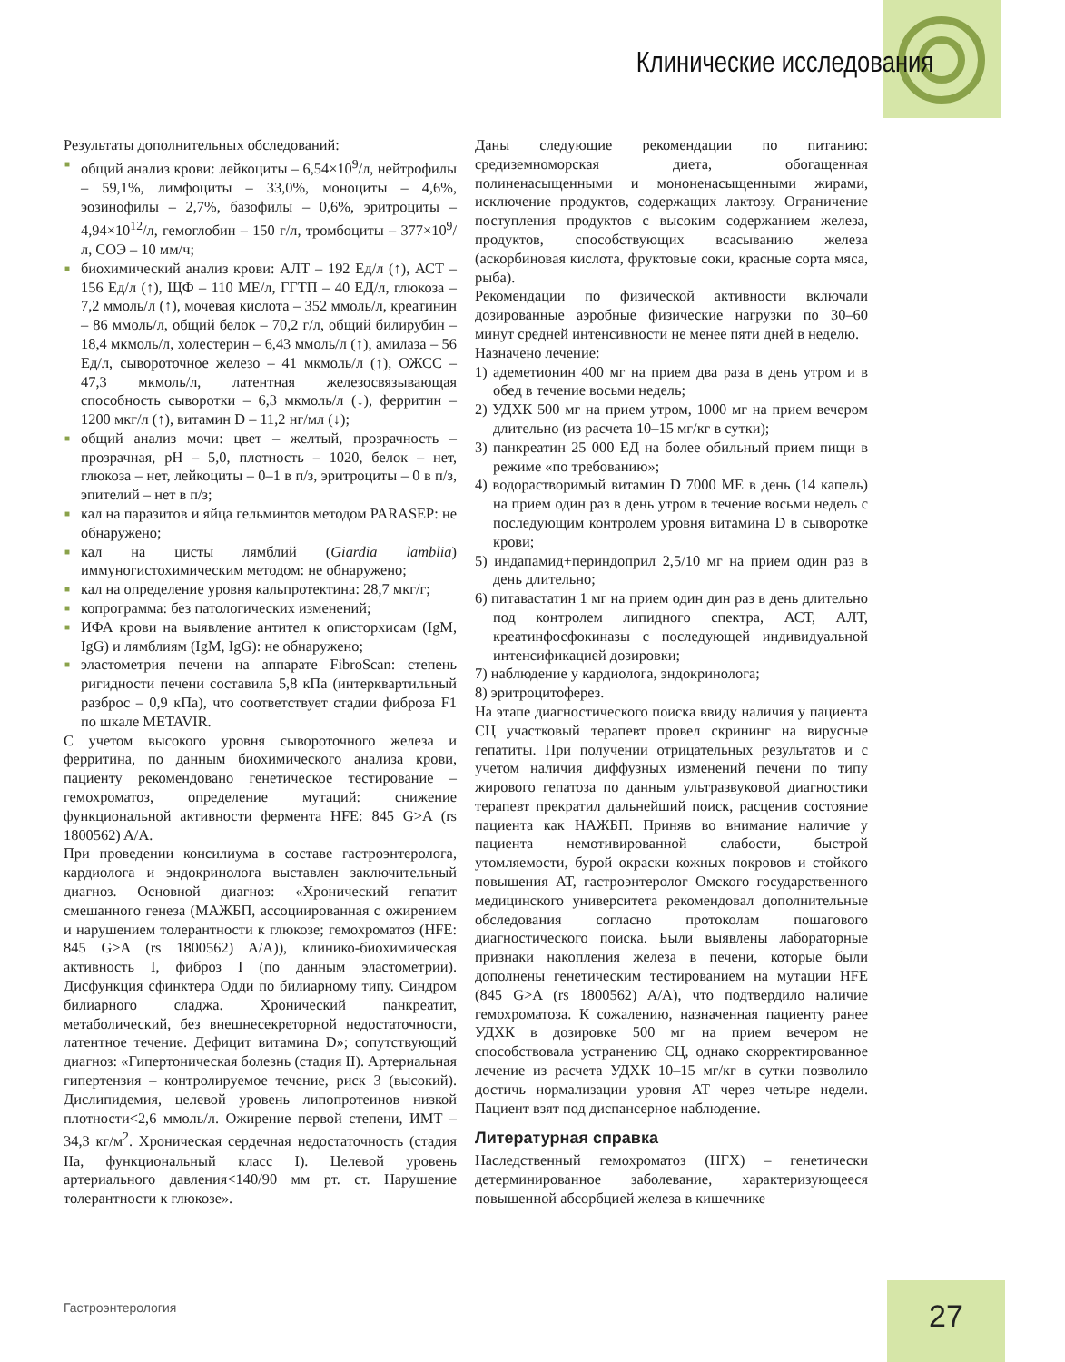Клинические исследования
Результаты дополнительных обследований:
■ общий анализ крови: лейкоциты – 6,54×10<sup>9</sup>/л, нейтрофилы – 59,1%, лимфоциты – 33,0%, моноциты – 4,6%, эозинофилы – 2,7%, базофилы – 0,6%, эритроциты – 4,94×10<sup>12</sup>/л, гемоглобин – 150 г/л, тромбоциты – 377×10<sup>9</sup>/л, СОЭ – 10 мм/ч;
■ биохимический анализ крови: АЛТ – 192 Ед/л (↑), АСТ – 156 Ед/л (↑), ЩФ – 110 МЕ/л, ГГТП – 40 ЕД/л, глюкоза – 7,2 ммоль/л (↑), мочевая кислота – 352 ммоль/л, креатинин – 86 ммоль/л, общий белок – 70,2 г/л, общий билирубин – 18,4 мкмоль/л, холестерин – 6,43 ммоль/л (↑), амилаза – 56 Ед/л, сывороточное железо – 41 мкмоль/л (↑), ОЖСС – 47,3 мкмоль/л, латентная железосвязывающая способность сыворотки – 6,3 мкмоль/л (↓), ферритин – 1200 мкг/л (↑), витамин D – 11,2 нг/мл (↓);
■ общий анализ мочи: цвет – желтый, прозрачность – прозрачная, pH – 5,0, плотность – 1020, белок – нет, глюкоза – нет, лейкоциты – 0–1 в п/з, эритроциты – 0 в п/з, эпителий – нет в п/з;
■ кал на паразитов и яйца гельминтов методом PARASEP: не обнаружено;
■ кал на цисты лямблий (Giardia lamblia) иммуногистохимическим методом: не обнаружено;
■ кал на определение уровня кальпротектина: 28,7 мкг/г;
■ копрограмма: без патологических изменений;
■ ИФА крови на выявление антител к описторхисам (IgM, IgG) и лямблиям (IgM, IgG): не обнаружено;
■ эластометрия печени на аппарате FibroScan: степень ригидности печени составила 5,8 кПа (интерквартильный разброс – 0,9 кПа), что соответствует стадии фиброза F1 по шкале METAVIR.
С учетом высокого уровня сывороточного железа и ферритина, по данным биохимического анализа крови, пациенту рекомендовано генетическое тестирование – гемохроматоз, определение мутаций: снижение функциональной активности фермента HFE: 845 G>A (rs 1800562) A/A.
При проведении консилиума в составе гастроэнтеролога, кардиолога и эндокринолога выставлен заключительный диагноз. Основной диагноз: «Хронический гепатит смешанного генеза (МАЖБП, ассоциированная с ожирением и нарушением толерантности к глюкозе; гемохроматоз (HFE: 845 G>A (rs 1800562) A/A)), клинико-биохимическая активность I, фиброз I (по данным эластометрии). Дисфункция сфинктера Одди по билиарному типу. Синдром билиарного сладжа. Хронический панкреатит, метаболический, без внешнесекреторной недостаточности, латентное течение. Дефицит витамина D»; сопутствующий диагноз: «Гипертоническая болезнь (стадия II). Артериальная гипертензия – контролируемое течение, риск 3 (высокий). Дислипидемия, целевой уровень липопротеинов низкой плотности<2,6 ммоль/л. Ожирение первой степени, ИМТ – 34,3 кг/м<sup>2</sup>. Хроническая сердечная недостаточность (стадия IIa, функциональный класс I). Целевой уровень артериального давления<140/90 мм рт. ст. Нарушение толерантности к глюкозе».
Даны следующие рекомендации по питанию: средиземноморская диета, обогащенная полиненасыщенными и мононенасыщенными жирами, исключение продуктов, содержащих лактозу. Ограничение поступления продуктов с высоким содержанием железа, продуктов, способствующих всасыванию железа (аскорбиновая кислота, фруктовые соки, красные сорта мяса, рыба).
Рекомендации по физической активности включали дозированные аэробные физические нагрузки по 30–60 минут средней интенсивности не менее пяти дней в неделю.
Назначено лечение:
1) адеметионин 400 мг на прием два раза в день утром и в обед в течение восьми недель;
2) УДХК 500 мг на прием утром, 1000 мг на прием вечером длительно (из расчета 10–15 мг/кг в сутки);
3) панкреатин 25 000 ЕД на более обильный прием пищи в режиме «по требованию»;
4) водорастворимый витамин D 7000 МЕ в день (14 капель) на прием один раз в день утром в течение восьми недель с последующим контролем уровня витамина D в сыворотке крови;
5) индапамид+периндоприл 2,5/10 мг на прием один раз в день длительно;
6) питавастатин 1 мг на прием один дин раз в день длительно под контролем липидного спектра, АСТ, АЛТ, креатинфосфокиназы с последующей индивидуальной интенсификацией дозировки;
7) наблюдение у кардиолога, эндокринолога;
8) эритроцитоферез.
На этапе диагностического поиска ввиду наличия у пациента СЦ участковый терапевт провел скрининг на вирусные гепатиты. При получении отрицательных результатов и с учетом наличия диффузных изменений печени по типу жирового гепатоза по данным ультразвуковой диагностики терапевт прекратил дальнейший поиск, расценив состояние пациента как НАЖБП. Приняв во внимание наличие у пациента немотивированной слабости, быстрой утомляемости, бурой окраски кожных покровов и стойкого повышения АТ, гастроэнтеролог Омского государственного медицинского университета рекомендовал дополнительные обследования согласно протоколам пошагового диагностического поиска. Были выявлены лабораторные признаки накопления железа в печени, которые были дополнены генетическим тестированием на мутации HFE (845 G>A (rs 1800562) A/A), что подтвердило наличие гемохроматоза. К сожалению, назначенная пациенту ранее УДХК в дозировке 500 мг на прием вечером не способствовала устранению СЦ, однако скорректированное лечение из расчета УДХК 10–15 мг/кг в сутки позволило достичь нормализации уровня АТ через четыре недели. Пациент взят под диспансерное наблюдение.
Литературная справка
Наследственный гемохроматоз (НГХ) – генетически детерминированное заболевание, характеризующееся повышенной абсорбцией железа в кишечнике
Гастроэнтерология 27